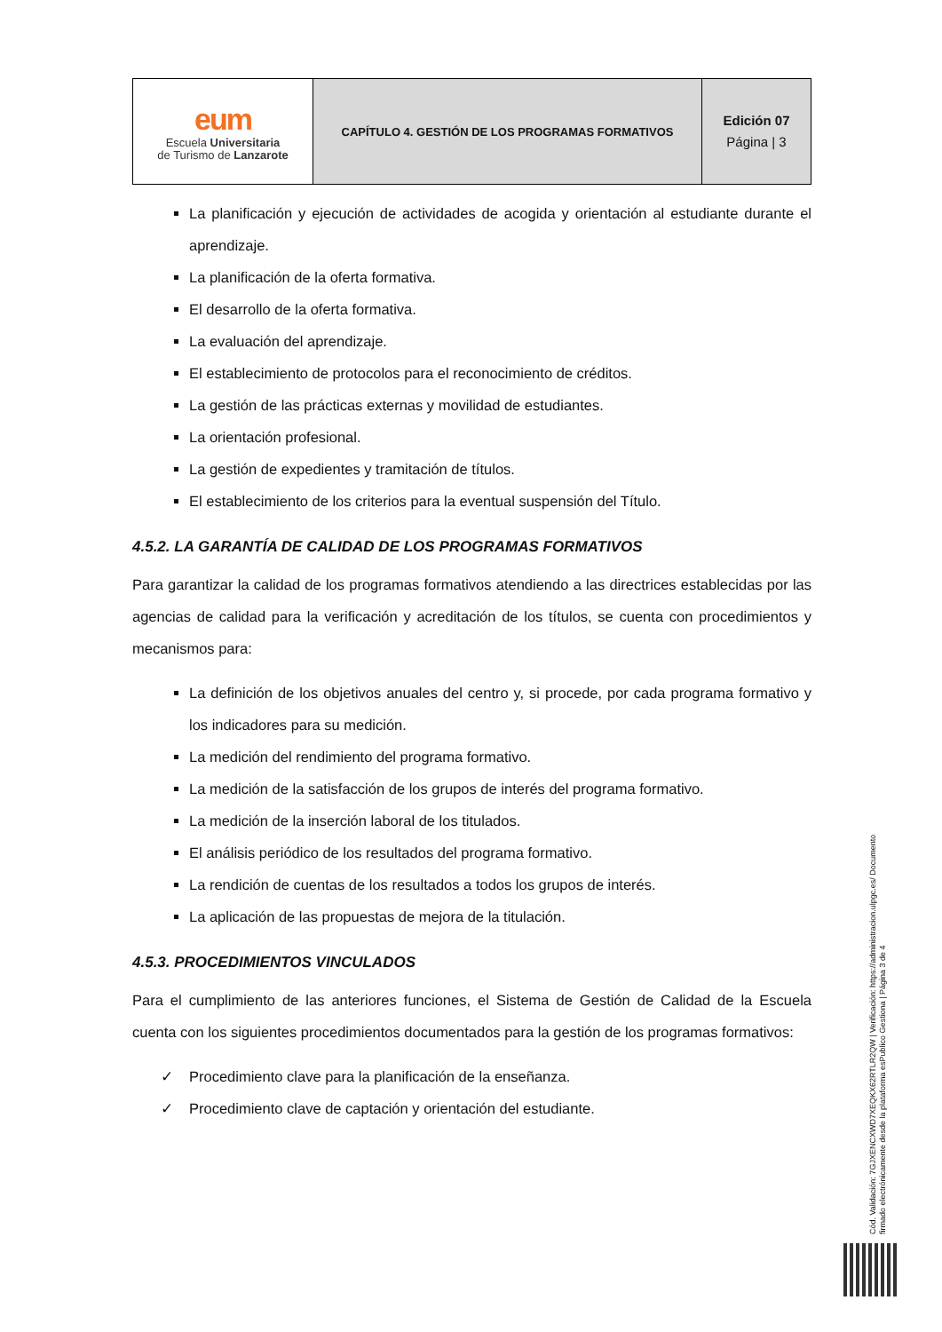| eum Escuela Universitaria de Turismo de Lanzarote | CAPÍTULO 4. GESTIÓN DE LOS PROGRAMAS FORMATIVOS | Edición 07 Página / 3 |
La planificación y ejecución de actividades de acogida y orientación al estudiante durante el aprendizaje.
La planificación de la oferta formativa.
El desarrollo de la oferta formativa.
La evaluación del aprendizaje.
El establecimiento de protocolos para el reconocimiento de créditos.
La gestión de las prácticas externas y movilidad de estudiantes.
La orientación profesional.
La gestión de expedientes y tramitación de títulos.
El establecimiento de los criterios para la eventual suspensión del Título.
4.5.2. LA GARANTÍA DE CALIDAD DE LOS PROGRAMAS FORMATIVOS
Para garantizar la calidad de los programas formativos atendiendo a las directrices establecidas por las agencias de calidad para la verificación y acreditación de los títulos, se cuenta con procedimientos y mecanismos para:
La definición de los objetivos anuales del centro y, si procede, por cada programa formativo y los indicadores para su medición.
La medición del rendimiento del programa formativo.
La medición de la satisfacción de los grupos de interés del programa formativo.
La medición de la inserción laboral de los titulados.
El análisis periódico de los resultados del programa formativo.
La rendición de cuentas de los resultados a todos los grupos de interés.
La aplicación de las propuestas de mejora de la titulación.
4.5.3. PROCEDIMIENTOS VINCULADOS
Para el cumplimiento de las anteriores funciones, el Sistema de Gestión de Calidad de la Escuela cuenta con los siguientes procedimientos documentados para la gestión de los programas formativos:
✓ Procedimiento clave para la planificación de la enseñanza.
✓ Procedimiento clave de captación y orientación del estudiante.
Cód. Validación: 7GJXENCXWD7XEQKX62RTLR2QW | Verificación: https://administracion.ulpgc.es/ Documento firmado electrónicamente desde la plataforma esPublico Gestiona | Página 3 de 4